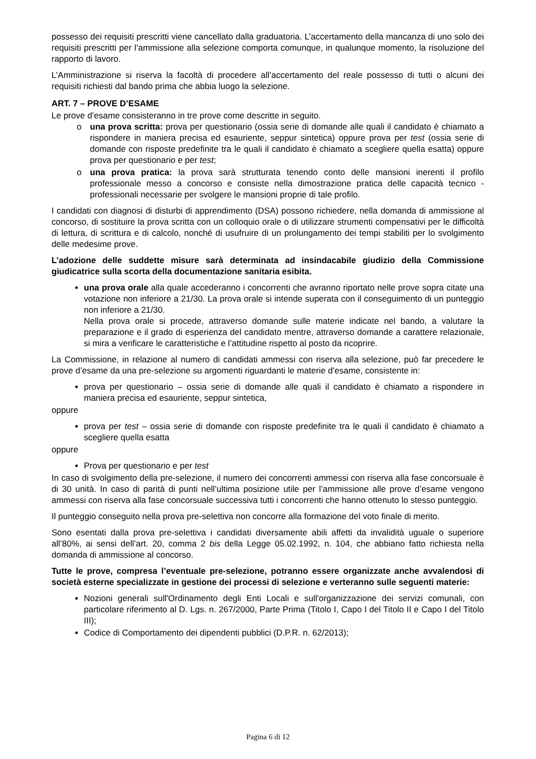possesso dei requisiti prescritti viene cancellato dalla graduatoria. L’accertamento della mancanza di uno solo dei requisiti prescritti per l’ammissione alla selezione comporta comunque, in qualunque momento, la risoluzione del rapporto di lavoro.
L’Amministrazione si riserva la facoltà di procedere all’accertamento del reale possesso di tutti o alcuni dei requisiti richiesti dal bando prima che abbia luogo la selezione.
ART. 7 – PROVE D’ESAME
Le prove d’esame consisteranno in tre prove come descritte in seguito.
o una prova scritta: prova per questionario (ossia serie di domande alle quali il candidato è chiamato a rispondere in maniera precisa ed esauriente, seppur sintetica) oppure prova per test (ossia serie di domande con risposte predefinite tra le quali il candidato è chiamato a scegliere quella esatta) oppure prova per questionario e per test;
o una prova pratica: la prova sarà strutturata tenendo conto delle mansioni inerenti il profilo professionale messo a concorso e consiste nella dimostrazione pratica delle capacità tecnico - professionali necessarie per svolgere le mansioni proprie di tale profilo.
I candidati con diagnosi di disturbi di apprendimento (DSA) possono richiedere, nella domanda di ammissione al concorso, di sostituire la prova scritta con un colloquio orale o di utilizzare strumenti compensativi per le difficoltà di lettura, di scrittura e di calcolo, nonché di usufruire di un prolungamento dei tempi stabiliti per lo svolgimento delle medesime prove.
L’adozione delle suddette misure sarà determinata ad insindacabile giudizio della Commissione giudicatrice sulla scorta della documentazione sanitaria esibita.
una prova orale alla quale accederanno i concorrenti che avranno riportato nelle prove sopra citate una votazione non inferiore a 21/30. La prova orale si intende superata con il conseguimento di un punteggio non inferiore a 21/30.
Nella prova orale si procede, attraverso domande sulle materie indicate nel bando, a valutare la preparazione e il grado di esperienza del candidato mentre, attraverso domande a carattere relazionale, si mira a verificare le caratteristiche e l’attitudine rispetto al posto da ricoprire.
La Commissione, in relazione al numero di candidati ammessi con riserva alla selezione, può far precedere le prove d’esame da una pre-selezione su argomenti riguardanti le materie d’esame, consistente in:
prova per questionario – ossia serie di domande alle quali il candidato è chiamato a rispondere in maniera precisa ed esauriente, seppur sintetica,
oppure
prova per test – ossia serie di domande con risposte predefinite tra le quali il candidato è chiamato a scegliere quella esatta
oppure
Prova per questionario e per test
In caso di svolgimento della pre-selezione, il numero dei concorrenti ammessi con riserva alla fase concorsuale è di 30 unità. In caso di parità di punti nell’ultima posizione utile per l’ammissione alle prove d’esame vengono ammessi con riserva alla fase concorsuale successiva tutti i concorrenti che hanno ottenuto lo stesso punteggio.
Il punteggio conseguito nella prova pre-selettiva non concorre alla formazione del voto finale di merito.
Sono esentati dalla prova pre-selettiva i candidati diversamente abili affetti da invalidità uguale o superiore all’80%, ai sensi dell’art. 20, comma 2 bis della Legge 05.02.1992, n. 104, che abbiano fatto richiesta nella domanda di ammissione al concorso.
Tutte le prove, compresa l’eventuale pre-selezione, potranno essere organizzate anche avvalendosi di società esterne specializzate in gestione dei processi di selezione e verteranno sulle seguenti materie:
Nozioni generali sull'Ordinamento degli Enti Locali e sull'organizzazione dei servizi comunali, con particolare riferimento al D. Lgs. n. 267/2000, Parte Prima (Titolo I, Capo I del Titolo II e Capo I del Titolo III);
Codice di Comportamento dei dipendenti pubblici (D.P.R. n. 62/2013);
Pagina 6 di 12